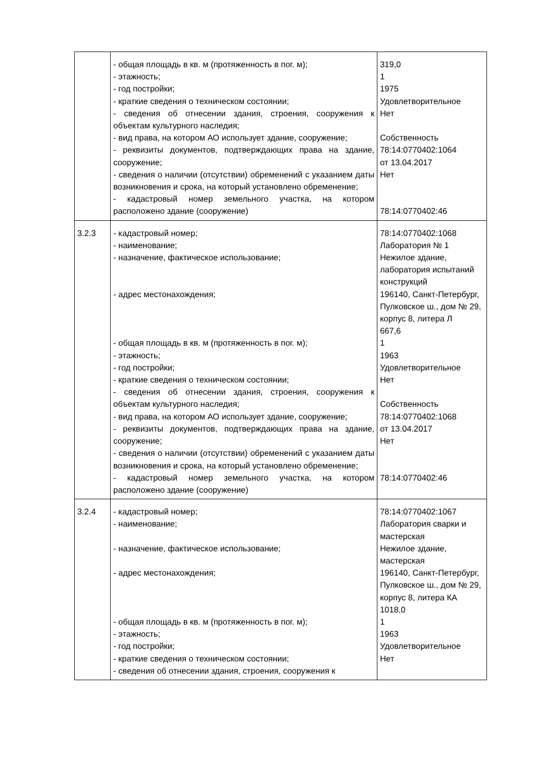| | - общая площадь в кв. м (протяженность в пог. м); - этажность; - год постройки; - краткие сведения о техническом состоянии; - сведения об отнесении здания, строения, сооружения к объектам культурного наследия; - вид права, на котором АО использует здание, сооружение; - реквизиты документов, подтверждающих права на здание, сооружение; - сведения о наличии (отсутствии) обременений с указанием даты возникновения и срока, на который установлено обременение; - кадастровый номер земельного участка, на котором расположено здание (сооружение) | 319,0 1 1975 Удовлетворительное Нет Собственность 78:14:0770402:1064 от 13.04.2017 Нет 78:14:0770402:46 |
| 3.2.3 | - кадастровый номер; - наименование; - назначение, фактическое использование; - адрес местонахождения; - общая площадь в кв. м (протяженность в пог. м); - этажность; - год постройки; - краткие сведения о техническом состоянии; - сведения об отнесении здания, строения, сооружения к объектам культурного наследия; - вид права, на котором АО использует здание, сооружение; - реквизиты документов, подтверждающих права на здание, сооружение; - сведения о наличии (отсутствии) обременений с указанием даты возникновения и срока, на который установлено обременение; - кадастровый номер земельного участка, на котором расположено здание (сооружение) | 78:14:0770402:1068 Лаборатория № 1 Нежилое здание, лаборатория испытаний конструкций 196140, Санкт-Петербург, Пулковское ш., дом № 29, корпус 8, литера Л 667,6 1 1963 Удовлетворительное Нет Собственность 78:14:0770402:1068 от 13.04.2017 Нет 78:14:0770402:46 |
| 3.2.4 | - кадастровый номер; - наименование; - назначение, фактическое использование; - адрес местонахождения; - общая площадь в кв. м (протяженность в пог. м); - этажность; - год постройки; - краткие сведения о техническом состоянии; - сведения об отнесении здания, строения, сооружения к | 78:14:0770402:1067 Лаборатория сварки и мастерская Нежилое здание, мастерская 196140, Санкт-Петербург, Пулковское ш., дом № 29, корпус 8, литера КА 1018,0 1 1963 Удовлетворительное Нет |